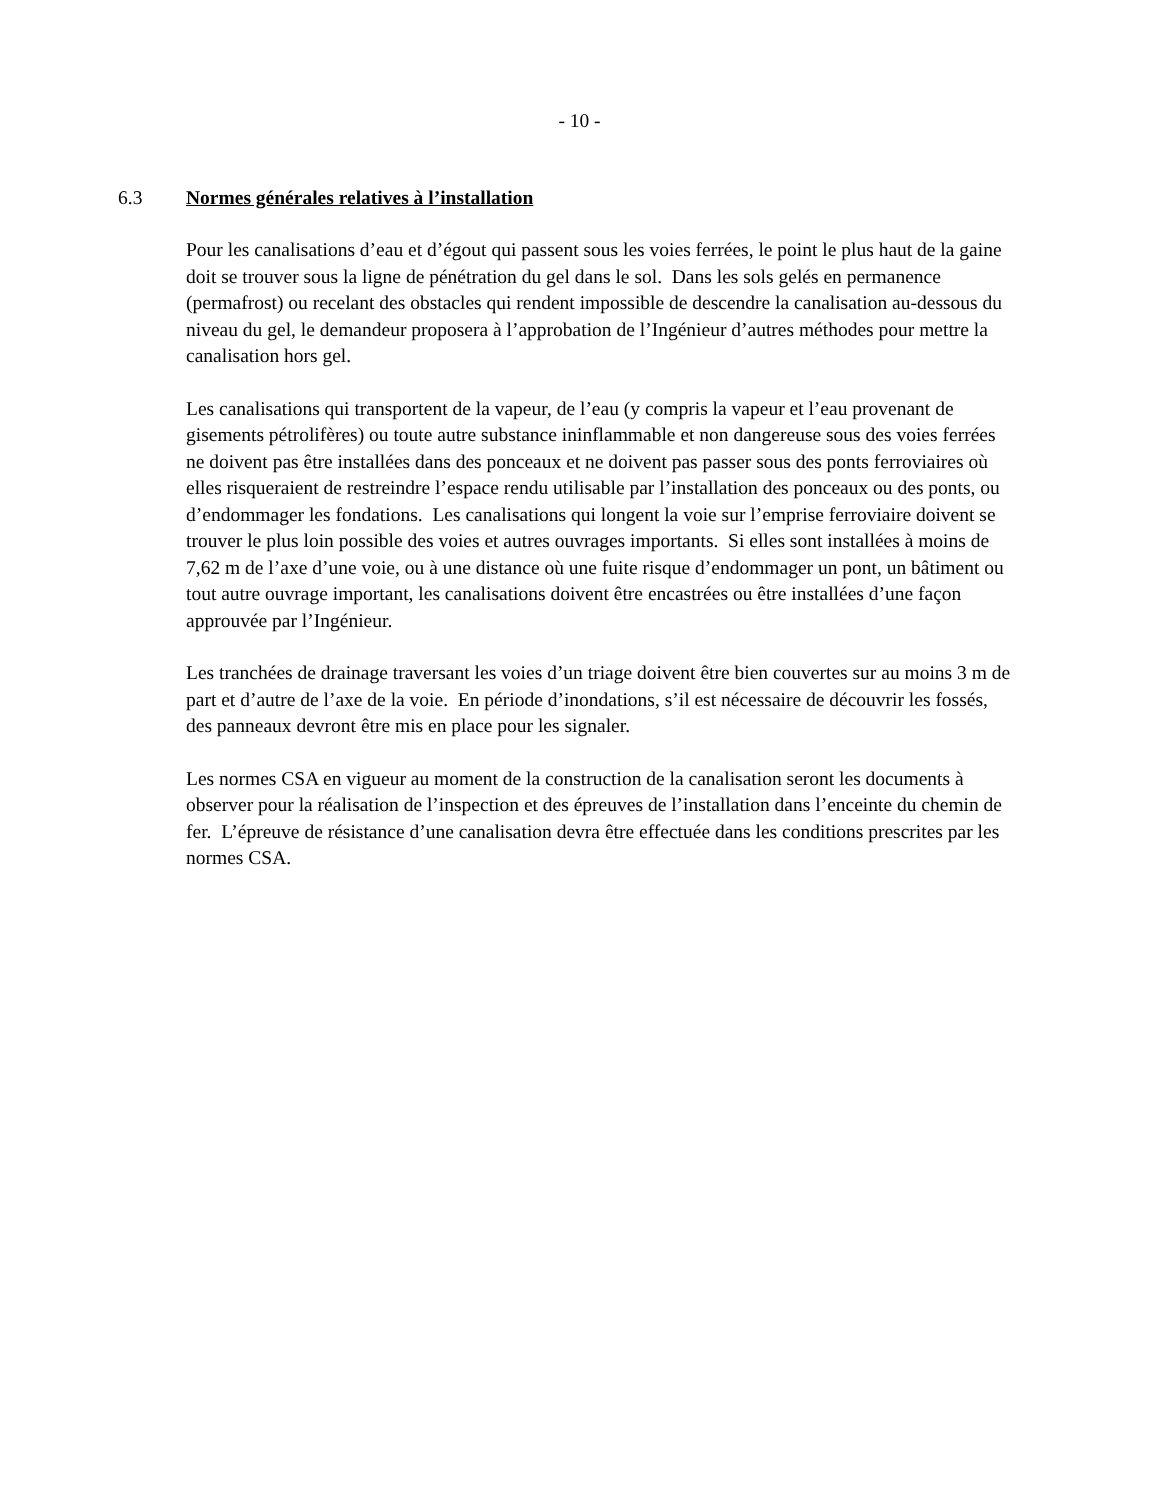- 10 -
6.3 Normes générales relatives à l’installation
Pour les canalisations d’eau et d’égout qui passent sous les voies ferrées, le point le plus haut de la gaine doit se trouver sous la ligne de pénétration du gel dans le sol. Dans les sols gelés en permanence (permafrost) ou recelant des obstacles qui rendent impossible de descendre la canalisation au-dessous du niveau du gel, le demandeur proposera à l’approbation de l’Ingénieur d’autres méthodes pour mettre la canalisation hors gel.
Les canalisations qui transportent de la vapeur, de l’eau (y compris la vapeur et l’eau provenant de gisements pétrolifères) ou toute autre substance ininflammable et non dangereuse sous des voies ferrées ne doivent pas être installées dans des ponceaux et ne doivent pas passer sous des ponts ferroviaires où elles risqueraient de restreindre l’espace rendu utilisable par l’installation des ponceaux ou des ponts, ou d’endommager les fondations. Les canalisations qui longent la voie sur l’emprise ferroviaire doivent se trouver le plus loin possible des voies et autres ouvrages importants. Si elles sont installées à moins de 7,62 m de l’axe d’une voie, ou à une distance où une fuite risque d’endommager un pont, un bâtiment ou tout autre ouvrage important, les canalisations doivent être encastrées ou être installées d’une façon approuvée par l’Ingénieur.
Les tranchées de drainage traversant les voies d’un triage doivent être bien couvertes sur au moins 3 m de part et d’autre de l’axe de la voie. En période d’inondations, s’il est nécessaire de découvrir les fossés, des panneaux devront être mis en place pour les signaler.
Les normes CSA en vigueur au moment de la construction de la canalisation seront les documents à observer pour la réalisation de l’inspection et des épreuves de l’installation dans l’enceinte du chemin de fer. L’épreuve de résistance d’une canalisation devra être effectuée dans les conditions prescrites par les normes CSA.